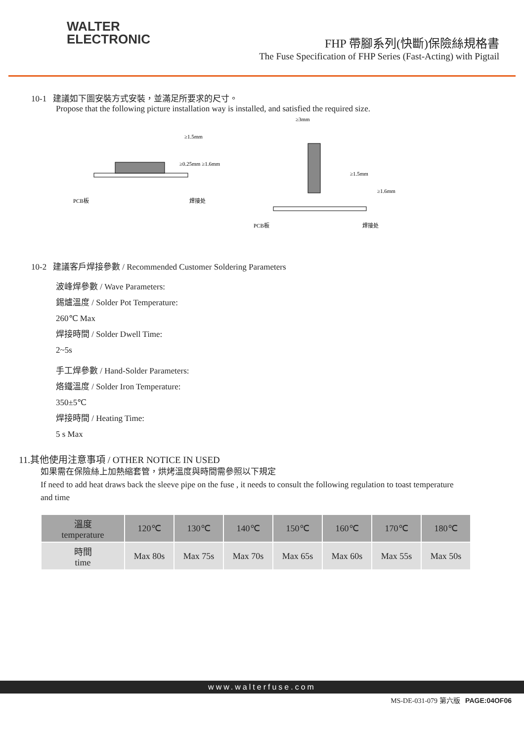WALTER
ELECTRONIC
FHP 帶腳系列(快斷)保險絲規格書
The Fuse Specification of FHP Series (Fast-Acting) with Pigtail
10-1 建議如下圖安裝方式安裝，並滿足所要求的尺寸。
Propose that the following picture installation way is installed, and satisfied the required size.
≥1.5mm
≥0.25mm ≥1.6mm
PCB板
焊接处
≥3mm
≥1.5mm
≥1.6mm
PCB板
焊接处
10-2 建議客戶焊接參數 / Recommended Customer Soldering Parameters
波峰焊參數 / Wave Parameters:
錫爐溫度 / Solder Pot Temperature:
260℃ Max
焊接時間 / Solder Dwell Time:
2~5s
手工焊參數 / Hand-Solder Parameters:
烙鐵溫度 / Solder Iron Temperature:
350±5℃
焊接時間 / Heating Time:
5 s Max
11.其他使用注意事項 / OTHER NOTICE IN USED
如果需在保險絲上加熱縮套管，烘烤溫度與時間需參照以下規定
If need to add heat draws back the sleeve pipe on the fuse , it needs to consult the following regulation to toast temperature and time
| 溫度 temperature | 120℃ | 130℃ | 140℃ | 150℃ | 160℃ | 170℃ | 180℃ |
| 時間 time | Max 80s | Max 75s | Max 70s | Max 65s | Max 60s | Max 55s | Max 50s |
www.walterfuse.com
MS-DE-031-079 第六版 PAGE:04OF06